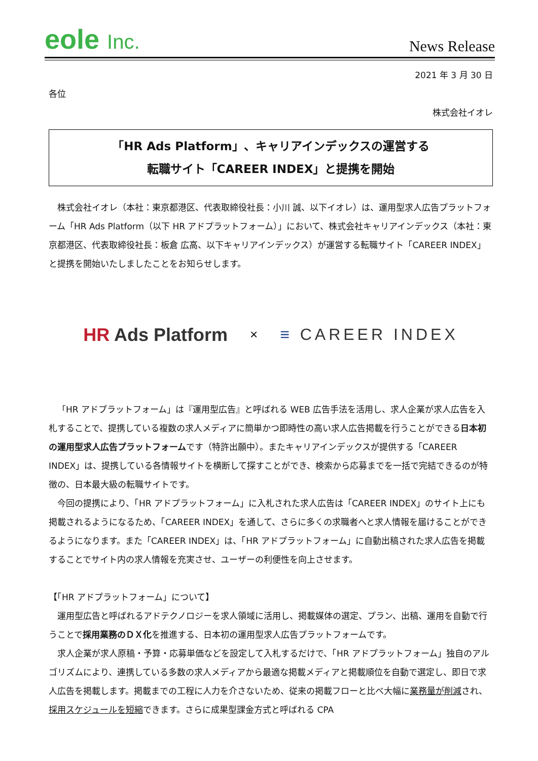eole Inc.
News Release
2021 年 3 月 30 日
各位
株式会社イオレ
「HR Ads Platform」、キャリアインデックスの運営する
転職サイト「CAREER INDEX」と提携を開始
株式会社イオレ（本社：東京都港区、代表取締役社長：小川 誠、以下イオレ）は、運用型求人広告プラットフォーム「HR Ads Platform（以下 HR アドプラットフォーム）」において、株式会社キャリアインデックス（本社：東京都港区、代表取締役社長：板倉 広高、以下キャリアインデックス）が運営する転職サイト「CAREER INDEX」と提携を開始いたしましたことをお知らせします。
HR Ads Platform
×
≡ CAREER INDEX
「HR アドプラットフォーム」は『運用型広告』と呼ばれる WEB 広告手法を活用し、求人企業が求人広告を入札することで、提携している複数の求人メディアに簡単かつ即時性の高い求人広告掲載を行うことができる日本初の運用型求人広告プラットフォームです（特許出願中）。またキャリアインデックスが提供する「CAREER INDEX」は、提携している各情報サイトを横断して探すことができ、検索から応募までを一括で完結できるのが特徴の、日本最大級の転職サイトです。
今回の提携により、「HR アドプラットフォーム」に入札された求人広告は「CAREER INDEX」のサイト上にも掲載されるようになるため、「CAREER INDEX」を通して、さらに多くの求職者へと求人情報を届けることができるようになります。また「CAREER INDEX」は、「HR アドプラットフォーム」に自動出稿された求人広告を掲載することでサイト内の求人情報を充実させ、ユーザーの利便性を向上させます。
【「HR アドプラットフォーム」について】
運用型広告と呼ばれるアドテクノロジーを求人領域に活用し、掲載媒体の選定、プラン、出稿、運用を自動で行うことで採用業務のＤＸ化を推進する、日本初の運用型求人広告プラットフォームです。
求人企業が求人原稿・予算・応募単価などを設定して入札するだけで、「HR アドプラットフォーム」独自のアルゴリズムにより、連携している多数の求人メディアから最適な掲載メディアと掲載順位を自動で選定し、即日で求人広告を掲載します。掲載までの工程に人力を介さないため、従来の掲載フローと比べ大幅に業務量が削減され、採用スケジュールを短縮できます。さらに成果型課金方式と呼ばれる CPA